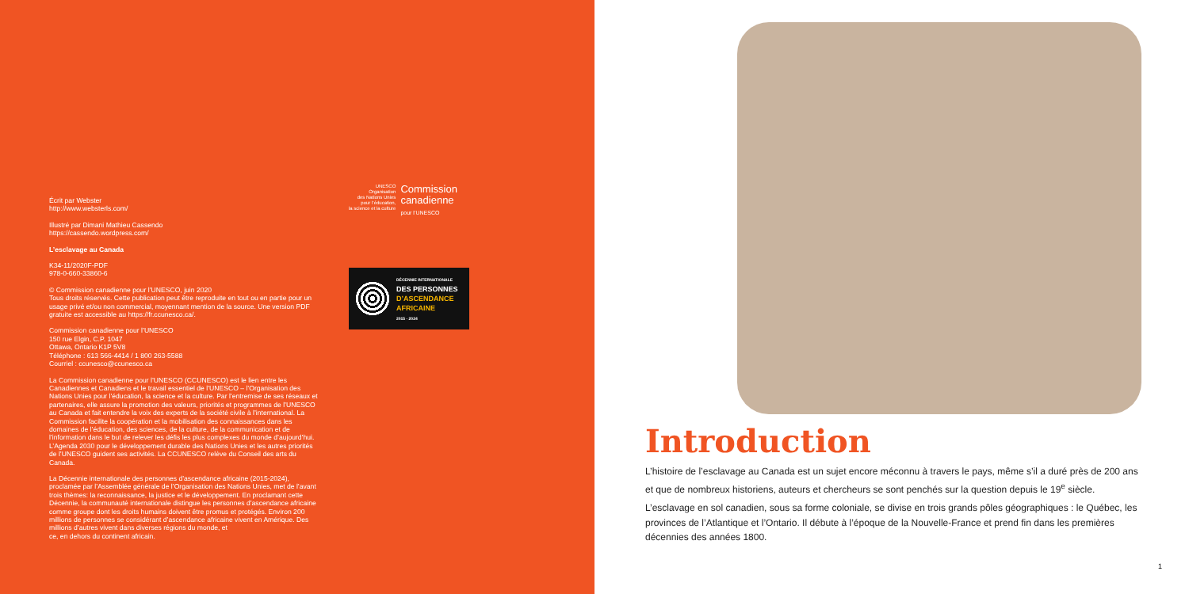Écrit par Webster
http://www.websterls.com/
Illustré par Dimani Mathieu Cassendo
https://cassendo.wordpress.com/
L’esclavage au Canada
K34-11/2020F-PDF
978-0-660-33860-6
© Commission canadienne pour l’UNESCO, juin 2020
Tous droits réservés. Cette publication peut être reproduite en tout ou en partie pour un usage privé et/ou non commercial, moyennant mention de la source. Une version PDF gratuite est accessible au https://fr.ccunesco.ca/.
Commission canadienne pour l’UNESCO
150 rue Elgin, C.P. 1047
Ottawa, Ontario K1P 5V8
Téléphone : 613 566-4414 / 1 800 263-5588
Courriel : ccunesco@ccunesco.ca
La Commission canadienne pour l’UNESCO (CCUNESCO) est le lien entre les Canadiennes et Canadiens et le travail essentiel de l’UNESCO – l’Organisation des Nations Unies pour l’éducation, la science et la culture. Par l’entremise de ses réseaux et partenaires, elle assure la promotion des valeurs, priorités et programmes de l’UNESCO au Canada et fait entendre la voix des experts de la société civile à l’international. La Commission facilite la coopération et la mobilisation des connaissances dans les domaines de l’éducation, des sciences, de la culture, de la communication et de l’information dans le but de relever les défis les plus complexes du monde d’aujourd’hui. L’Agenda 2030 pour le développement durable des Nations Unies et les autres priorités de l’UNESCO guident ses activités. La CCUNESCO relève du Conseil des arts du Canada.
La Décennie internationale des personnes d’ascendance africaine (2015-2024), proclamée par l’Assemblée générale de l’Organisation des Nations Unies, met de l’avant trois thèmes: la reconnaissance, la justice et le développement. En proclamant cette Décennie, la communauté internationale distingue les personnes d’ascendance africaine comme groupe dont les droits humains doivent être promus et protégés. Environ 200 millions de personnes se considérant d’ascendance africaine vivent en Amérique. Des millions d’autres vivent dans diverses régions du monde, et
ce, en dehors du continent africain.
UNESCO
Organisation
des Nations Unies
pour l’éducation,
la science et la culture
Commission
canadienne
pour l’UNESCO
DÉCENNIE INTERNATIONALE
DES PERSONNES
D’ASCENDANCE
AFRICAINE
2015 - 2024
Introduction
L’histoire de l’esclavage au Canada est un sujet encore méconnu à travers le pays, même s’il a duré près de 200 ans et que de nombreux historiens, auteurs et chercheurs se sont penchés sur la question depuis le 19<sup>e</sup> siècle.
L’esclavage en sol canadien, sous sa forme coloniale, se divise en trois grands pôles géographiques : le Québec, les provinces de l’Atlantique et l’Ontario. Il débute à l’époque de la Nouvelle-France et prend fin dans les premières décennies des années 1800.
1